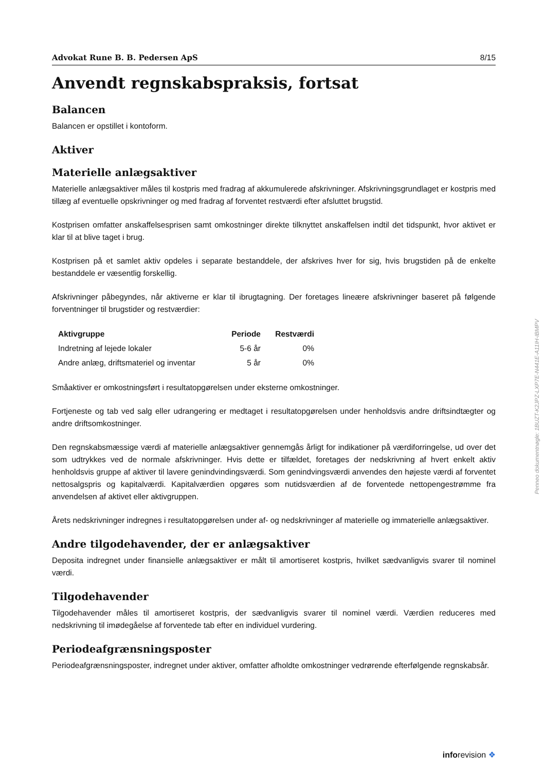Advokat Rune B. B. Pedersen ApS 8/15
Anvendt regnskabspraksis, fortsat
Balancen
Balancen er opstillet i kontoform.
Aktiver
Materielle anlægsaktiver
Materielle anlægsaktiver måles til kostpris med fradrag af akkumulerede afskrivninger. Afskrivningsgrundlaget er kostpris med tillæg af eventuelle opskrivninger og med fradrag af forventet restværdi efter afsluttet brugstid.
Kostprisen omfatter anskaffelsesprisen samt omkostninger direkte tilknyttet anskaffelsen indtil det tidspunkt, hvor aktivet er klar til at blive taget i brug.
Kostprisen på et samlet aktiv opdeles i separate bestanddele, der afskrives hver for sig, hvis brugstiden på de enkelte bestanddele er væsentlig forskellig.
Afskrivninger påbegyndes, når aktiverne er klar til ibrugtagning. Der foretages lineære afskrivninger baseret på følgende forventninger til brugstider og restværdier:
| Aktivgruppe | Periode | Restværdi |
| --- | --- | --- |
| Indretning af lejede lokaler | 5-6 år | 0% |
| Andre anlæg, driftsmateriel og inventar | 5 år | 0% |
Småaktiver er omkostningsført i resultatopgørelsen under eksterne omkostninger.
Fortjeneste og tab ved salg eller udrangering er medtaget i resultatopgørelsen under henholdsvis andre driftsindtægter og andre driftsomkostninger.
Den regnskabsmæssige værdi af materielle anlægsaktiver gennemgås årligt for indikationer på værdiforringelse, ud over det som udtrykkes ved de normale afskrivninger. Hvis dette er tilfældet, foretages der nedskrivning af hvert enkelt aktiv henholdsvis gruppe af aktiver til lavere genindvindingsværdi. Som genindvingsværdi anvendes den højeste værdi af forventet nettosalgspris og kapitalværdi. Kapitalværdien opgøres som nutidsværdien af de forventede nettopengestrømme fra anvendelsen af aktivet eller aktivgruppen.
Årets nedskrivninger indregnes i resultatopgørelsen under af- og nedskrivninger af materielle og immaterielle anlægsaktiver.
Andre tilgodehavender, der er anlægsaktiver
Deposita indregnet under finansielle anlægsaktiver er målt til amortiseret kostpris, hvilket sædvanligvis svarer til nominel værdi.
Tilgodehavender
Tilgodehavender måles til amortiseret kostpris, der sædvanligvis svarer til nominel værdi. Værdien reduceres med nedskrivning til imødegåelse af forventede tab efter en individuel vurdering.
Periodeafgrænsningsposter
Periodeafgrænsningsposter, indregnet under aktiver, omfatter afholdte omkostninger vedrørende efterfølgende regnskabsår.
Penneo dokumentnøgle: 1BUZT-K2JPZ-LXP7E-N441E-A11IH-IBMPV
inforevision ❖